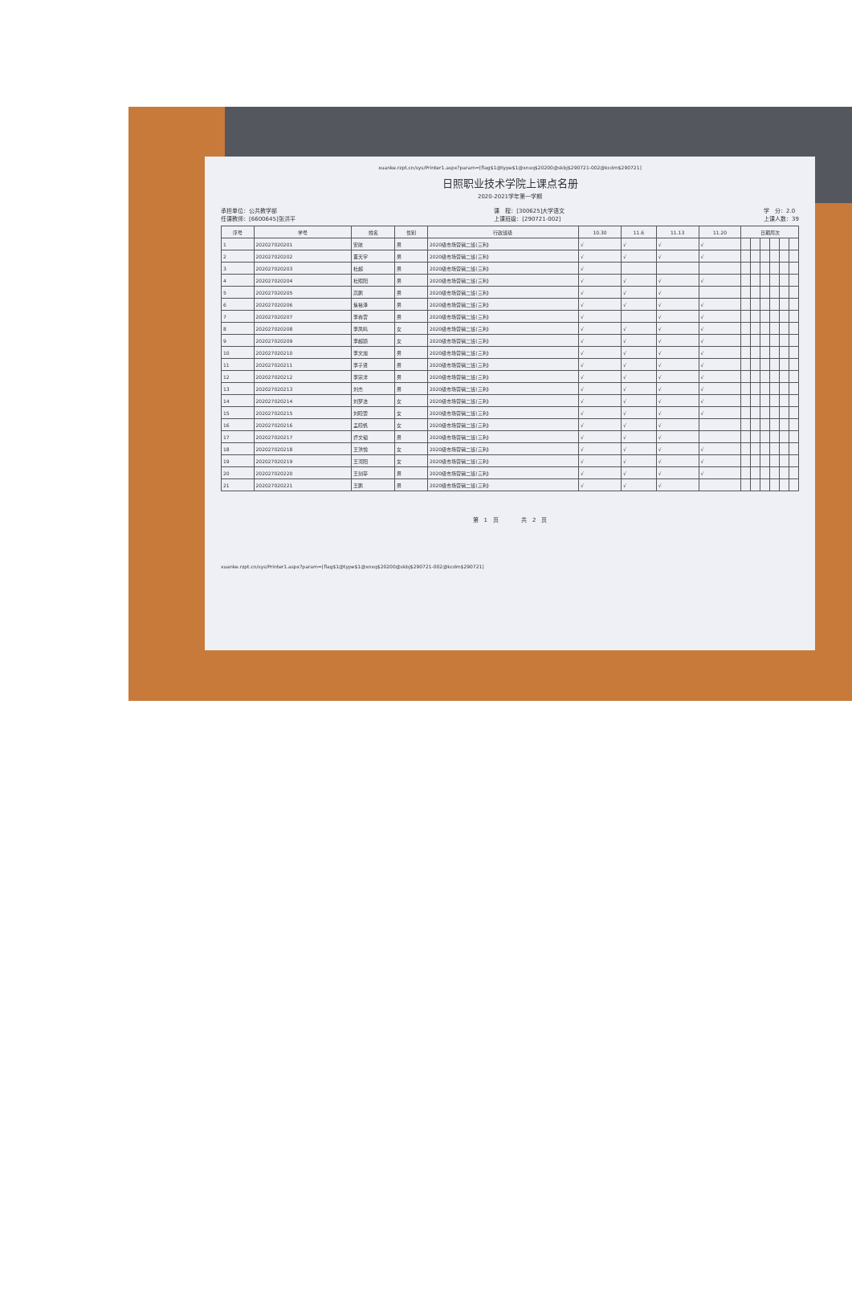xuanke.rzpt.cn/sys/Printer1.aspx?param=[flag$1@type$1@xnxq$20200@skbj$290721-002@kcdm$290721]
日照职业技术学院上课点名册
2020-2021学年第一学期
承担单位：公共教学部
任课教师：[6600645]张洪平
课　程：[300625]大学语文
上课班级：[290721-002]
学　分：2.0
上课人数：39
| 序号 | 学号 | 姓名 | 性别 | 行政班级 | 10.30 | 11.6 | 11.13 | 11.20 | 日期周次 | | | | | |
| --- | --- | --- | --- | --- | --- | --- | --- | --- | --- | --- | --- | --- | --- | --- |
| 1 | 202027020201 | 安航 | 男 | 2020级市场营销二班(三利) | √ | √ | √ | √ | | | | | | |
| 2 | 202027020202 | 董天宇 | 男 | 2020级市场营销二班(三利) | √ | √ | √ | √ | | | | | | |
| 3 | 202027020203 | 杜超 | 男 | 2020级市场营销二班(三利) | √ | | | | | | | | | |
| 4 | 202027020204 | 杜照阳 | 男 | 2020级市场营销二班(三利) | √ | √ | √ | √ | | | | | | |
| 5 | 202027020205 | 高鹏 | 男 | 2020级市场营销二班(三利) | √ | √ | √ | | | | | | | |
| 6 | 202027020206 | 焦裕泽 | 男 | 2020级市场营销二班(三利) | √ | √ | √ | √ | | | | | | |
| 7 | 202027020207 | 李春雷 | 男 | 2020级市场营销二班(三利) | √ | | √ | √ | | | | | | |
| 8 | 202027020208 | 李凤鸣 | 女 | 2020级市场营销二班(三利) | √ | √ | √ | √ | | | | | | |
| 9 | 202027020209 | 李超颖 | 女 | 2020级市场营销二班(三利) | √ | √ | √ | √ | | | | | | |
| 10 | 202027020210 | 李文旭 | 男 | 2020级市场营销二班(三利) | √ | √ | √ | √ | | | | | | |
| 11 | 202027020211 | 李子贤 | 男 | 2020级市场营销二班(三利) | √ | √ | √ | √ | | | | | | |
| 12 | 202027020212 | 李宗洋 | 男 | 2020级市场营销二班(三利) | √ | √ | √ | √ | | | | | | |
| 13 | 202027020213 | 刘杰 | 男 | 2020级市场营销二班(三利) | √ | √ | √ | √ | | | | | | |
| 14 | 202027020214 | 刘梦洁 | 女 | 2020级市场营销二班(三利) | √ | √ | √ | √ | | | | | | |
| 15 | 202027020215 | 刘晓蕾 | 女 | 2020级市场营销二班(三利) | √ | √ | √ | √ | | | | | | |
| 16 | 202027020216 | 孟晓帆 | 女 | 2020级市场营销二班(三利) | √ | √ | √ | | | | | | | |
| 17 | 202027020217 | 乔文韬 | 男 | 2020级市场营销二班(三利) | √ | √ | √ | | | | | | | |
| 18 | 202027020218 | 王洪悦 | 女 | 2020级市场营销二班(三利) | √ | √ | √ | √ | | | | | | |
| 19 | 202027020219 | 王河阳 | 女 | 2020级市场营销二班(三利) | √ | √ | √ | √ | | | | | | |
| 20 | 202027020220 | 王剑亭 | 男 | 2020级市场营销二班(三利) | √ | √ | √ | √ | | | | | | |
| 21 | 202027020221 | 王鹏 | 男 | 2020级市场营销二班(三利) | √ | √ | √ | | | | | | | |
第　1　页　　　　共　2　页
xuanke.rzpt.cn/sys/Printer1.aspx?param=[flag$1@type$1@xnxq$20200@skbj$290721-002@kcdm$290721]